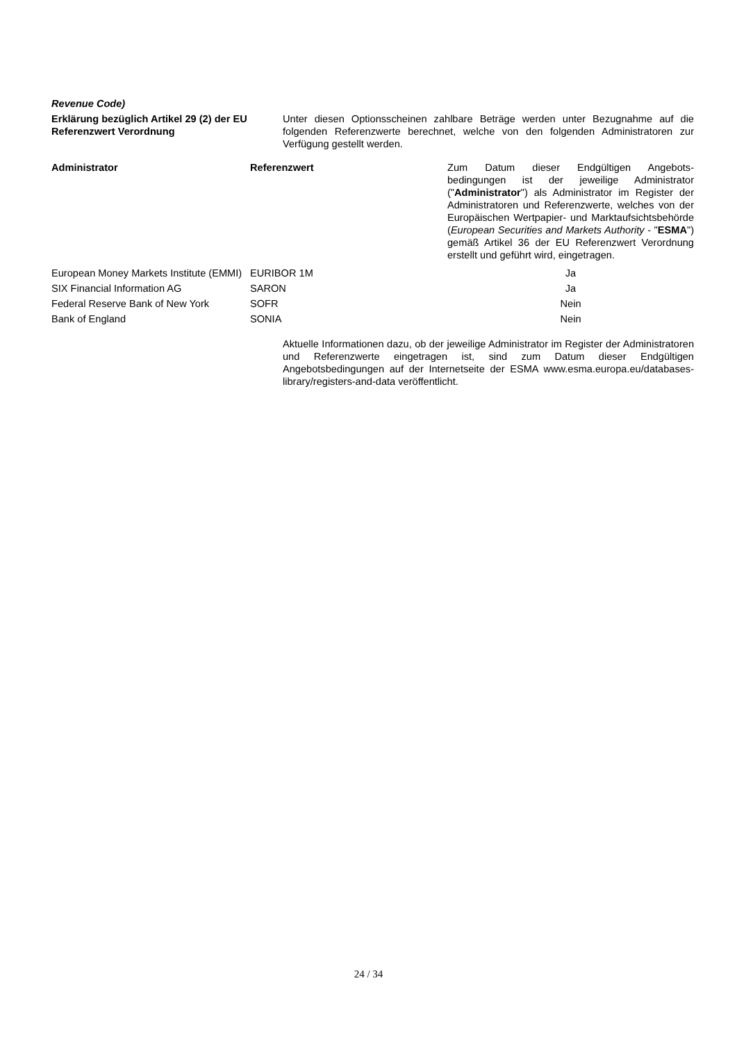Revenue Code)
Erklärung bezüglich Artikel 29 (2) der EU Referenzwert Verordnung
Unter diesen Optionsscheinen zahlbare Beträge werden unter Bezugnahme auf die folgenden Referenzwerte berechnet, welche von den folgenden Administratoren zur Verfügung gestellt werden.
| Administrator | Referenzwert | Zum Datum dieser Endgültigen Angebots-bedingungen ist der jeweilige Administrator (" Administrator ") als Administrator im Register der Administratoren und Referenzwerte, welches von der Europäischen Wertpapier- und Marktaufsichtsbehörde ( European Securities and Markets Authority - " ESMA ") gemäß Artikel 36 der EU Referenzwert Verordnung erstellt und geführt wird, eingetragen. |
| --- | --- | --- |
| European Money Markets Institute (EMMI) | EURIBOR 1M | Ja |
| SIX Financial Information AG | SARON | Ja |
| Federal Reserve Bank of New York | SOFR | Nein |
| Bank of England | SONIA | Nein |
Aktuelle Informationen dazu, ob der jeweilige Administrator im Register der Administratoren und Referenzwerte eingetragen ist, sind zum Datum dieser Endgültigen Angebotsbedingungen auf der Internetseite der ESMA www.esma.europa.eu/databases-library/registers-and-data veröffentlicht.
24 / 34